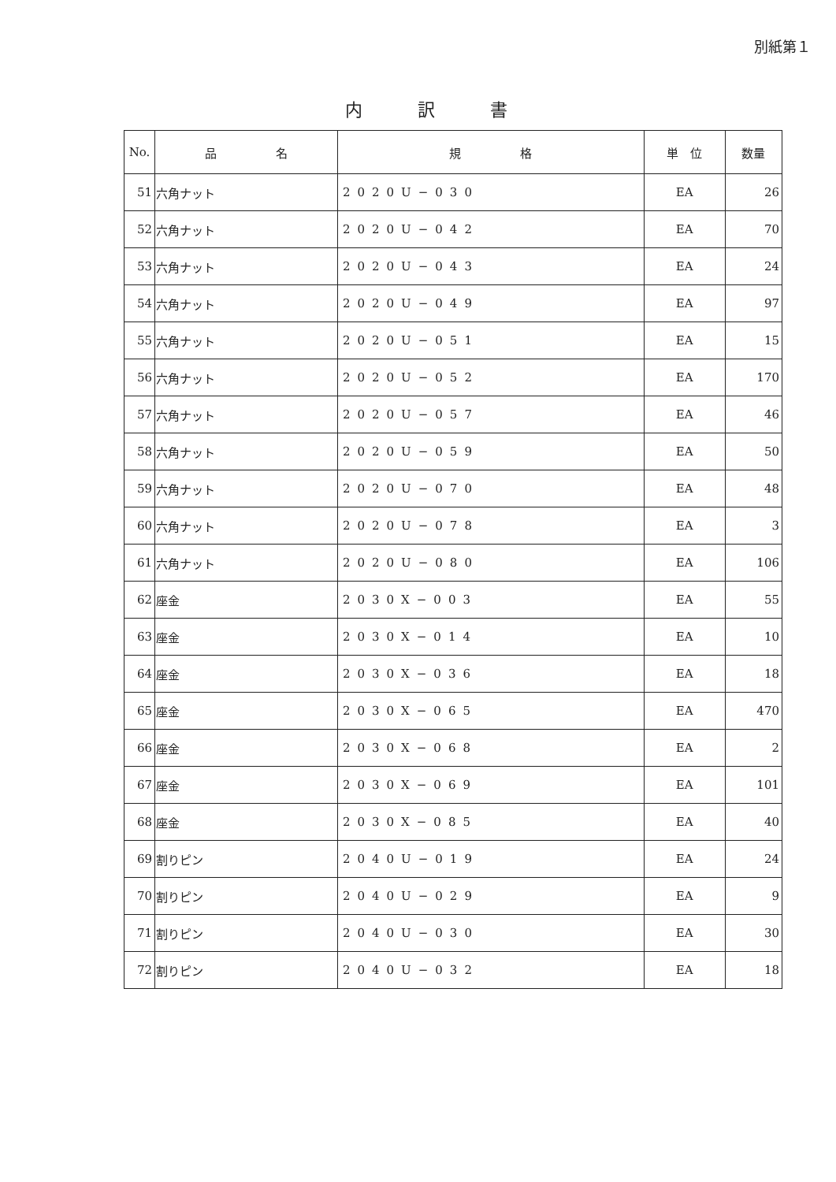別紙第１
内訳書
| No. | 品 名 | 規 格 | 単 位 | 数量 |
| --- | --- | --- | --- | --- |
| 51 | 六角ナット | 2020U−030 | EA | 26 |
| 52 | 六角ナット | 2020U−042 | EA | 70 |
| 53 | 六角ナット | 2020U−043 | EA | 24 |
| 54 | 六角ナット | 2020U−049 | EA | 97 |
| 55 | 六角ナット | 2020U−051 | EA | 15 |
| 56 | 六角ナット | 2020U−052 | EA | 170 |
| 57 | 六角ナット | 2020U−057 | EA | 46 |
| 58 | 六角ナット | 2020U−059 | EA | 50 |
| 59 | 六角ナット | 2020U−070 | EA | 48 |
| 60 | 六角ナット | 2020U−078 | EA | 3 |
| 61 | 六角ナット | 2020U−080 | EA | 106 |
| 62 | 座金 | 2030X−003 | EA | 55 |
| 63 | 座金 | 2030X−014 | EA | 10 |
| 64 | 座金 | 2030X−036 | EA | 18 |
| 65 | 座金 | 2030X−065 | EA | 470 |
| 66 | 座金 | 2030X−068 | EA | 2 |
| 67 | 座金 | 2030X−069 | EA | 101 |
| 68 | 座金 | 2030X−085 | EA | 40 |
| 69 | 割りピン | 2040U−019 | EA | 24 |
| 70 | 割りピン | 2040U−029 | EA | 9 |
| 71 | 割りピン | 2040U−030 | EA | 30 |
| 72 | 割りピン | 2040U−032 | EA | 18 |